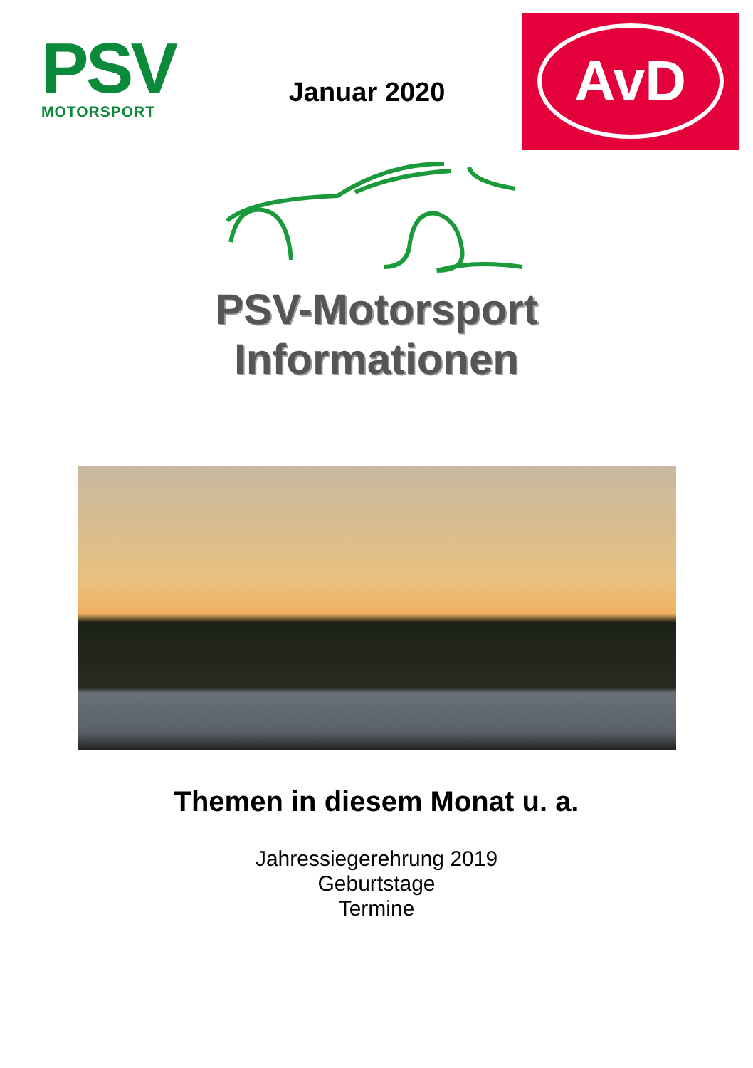PSV
MOTORSPORT
Januar 2020
AvD
PSV-Motorsport
Informationen
Themen in diesem Monat u. a.
Jahressiegerehrung 2019
Geburtstage
Termine